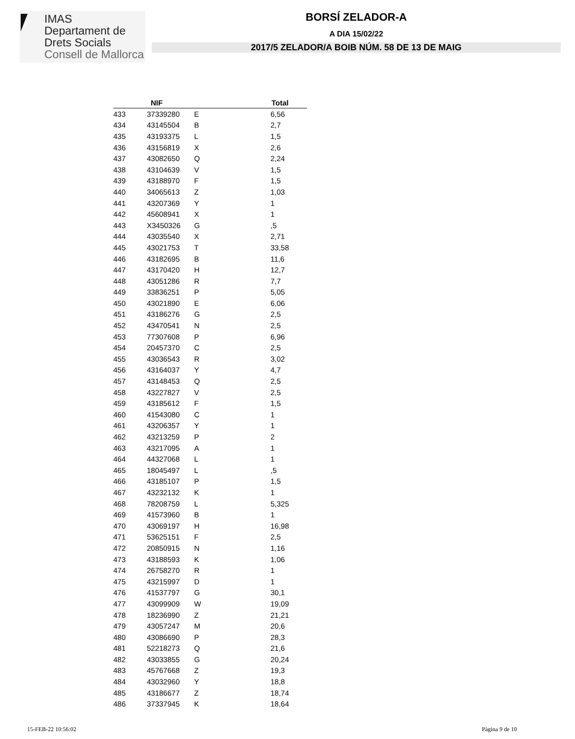IMAS
Departament de
Drets Socials
Consell de Mallorca
BORSÍ ZELADOR-A
A DIA 15/02/22
2017/5 ZELADOR/A BOIB NÚM. 58 DE 13 DE MAIG
| | NIF | | Total |
| --- | --- | --- | --- |
| 433 | 37339280 | E | 6,56 |
| 434 | 43145504 | B | 2,7 |
| 435 | 43193375 | L | 1,5 |
| 436 | 43156819 | X | 2,6 |
| 437 | 43082650 | Q | 2,24 |
| 438 | 43104639 | V | 1,5 |
| 439 | 43188970 | F | 1,5 |
| 440 | 34065613 | Z | 1,03 |
| 441 | 43207369 | Y | 1 |
| 442 | 45608941 | X | 1 |
| 443 | X3450326 | G | ,5 |
| 444 | 43035540 | X | 2,71 |
| 445 | 43021753 | T | 33,58 |
| 446 | 43182695 | B | 11,6 |
| 447 | 43170420 | H | 12,7 |
| 448 | 43051286 | R | 7,7 |
| 449 | 33836251 | P | 5,05 |
| 450 | 43021890 | E | 6,06 |
| 451 | 43186276 | G | 2,5 |
| 452 | 43470541 | N | 2,5 |
| 453 | 77307608 | P | 6,96 |
| 454 | 20457370 | C | 2,5 |
| 455 | 43036543 | R | 3,02 |
| 456 | 43164037 | Y | 4,7 |
| 457 | 43148453 | Q | 2,5 |
| 458 | 43227827 | V | 2,5 |
| 459 | 43185612 | F | 1,5 |
| 460 | 41543080 | C | 1 |
| 461 | 43206357 | Y | 1 |
| 462 | 43213259 | P | 2 |
| 463 | 43217095 | A | 1 |
| 464 | 44327068 | L | 1 |
| 465 | 18045497 | L | ,5 |
| 466 | 43185107 | P | 1,5 |
| 467 | 43232132 | K | 1 |
| 468 | 78208759 | L | 5,325 |
| 469 | 41573960 | B | 1 |
| 470 | 43069197 | H | 16,98 |
| 471 | 53625151 | F | 2,5 |
| 472 | 20850915 | N | 1,16 |
| 473 | 43188593 | K | 1,06 |
| 474 | 26758270 | R | 1 |
| 475 | 43215997 | D | 1 |
| 476 | 41537797 | G | 30,1 |
| 477 | 43099909 | W | 19,09 |
| 478 | 18236990 | Z | 21,21 |
| 479 | 43057247 | M | 20,6 |
| 480 | 43086690 | P | 28,3 |
| 481 | 52218273 | Q | 21,6 |
| 482 | 43033855 | G | 20,24 |
| 483 | 45767668 | Z | 19,3 |
| 484 | 43032960 | Y | 18,8 |
| 485 | 43186677 | Z | 18,74 |
| 486 | 37337945 | K | 18,64 |
15-FEB-22 10:56:02 Pàgina 9 de 10